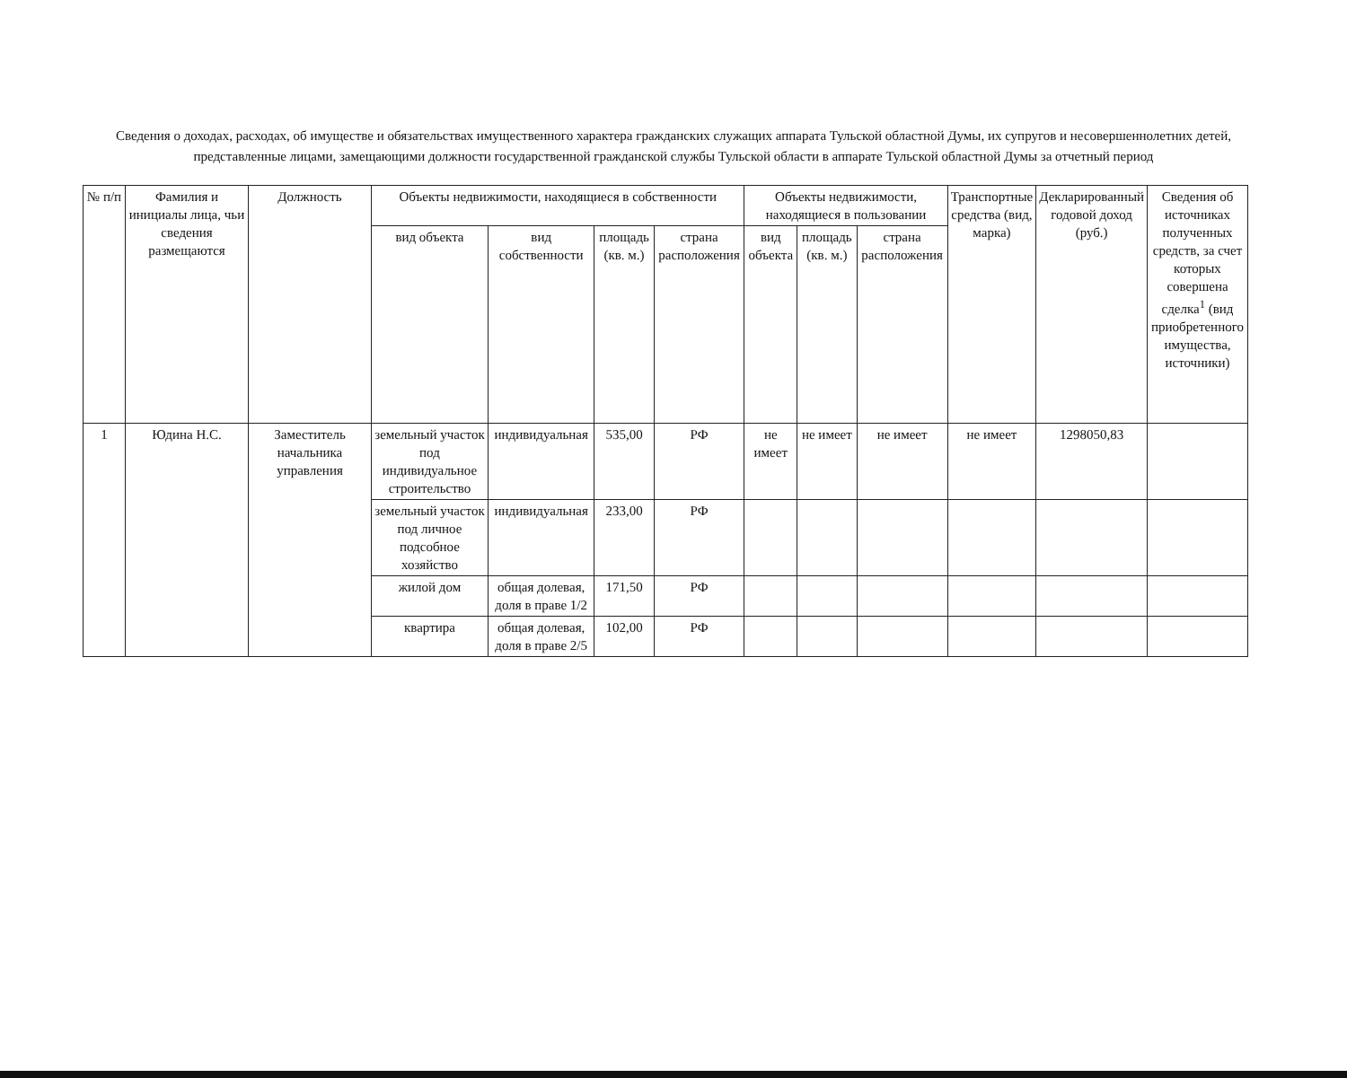Сведения о доходах, расходах, об имуществе и обязательствах имущественного характера гражданских служащих аппарата Тульской областной Думы, их супругов и несовершеннолетних детей, представленные лицами, замещающими должности государственной гражданской службы Тульской области в аппарате Тульской областной Думы за отчетный период
| № п/п | Фамилия и инициалы лица, чьи сведения размещаются | Должность | Объекты недвижимости, находящиеся в собственности | | | | Объекты недвижимости, находящиеся в пользовании | | | Транспортные средства (вид, марка) | Декларированный годовой доход (руб.) | Сведения об источниках полученных средств, за счет которых совершена сделка<sup>1</sup> (вид приобретенного имущества, источники) |
| --- | --- | --- | --- | --- | --- | --- | --- | --- | --- | --- | --- | --- |
| | | | вид объекта | вид собственности | площадь (кв. м.) | страна расположения | вид объекта | площадь (кв. м.) | страна расположения | | | |
| 1 | Юдина Н.С. | Заместитель начальника управления | земельный участок под индивидуальное строительство | индивидуальная | 535,00 | РФ | не имеет | не имеет | не имеет | не имеет | 1298050,83 | |
| | | | земельный участок под личное подсобное хозяйство | индивидуальная | 233,00 | РФ | | | | | | |
| | | | жилой дом | общая долевая, доля в праве 1/2 | 171,50 | РФ | | | | | | |
| | | | квартира | общая долевая, доля в праве 2/5 | 102,00 | РФ | | | | | | |